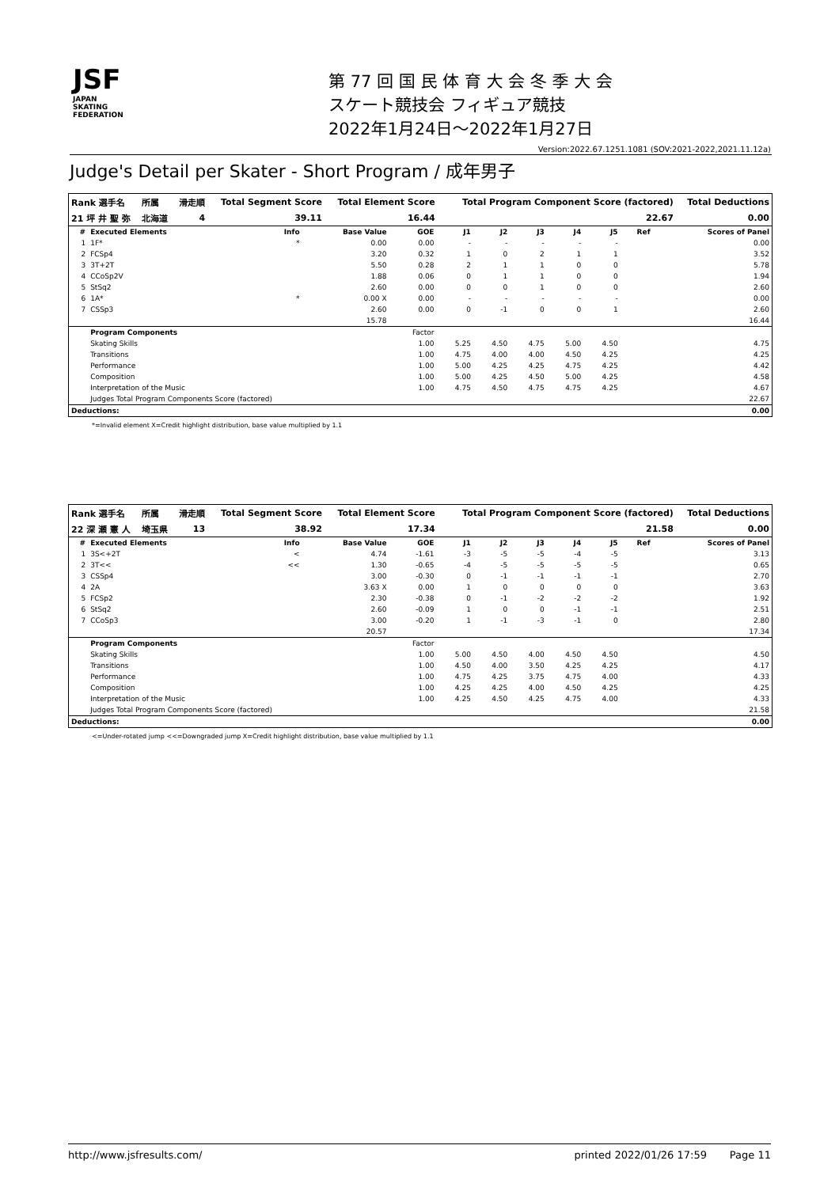JSF
JAPAN
SKATING
FEDERATION
第 77 回 国 民 体 育 大 会 冬 季 大 会
スケート競技会 フィギュア競技
2022年1月24日～2022年1月27日
Version:2022.67.1251.1081 (SOV:2021-2022,2021.11.12a)
Judge's Detail per Skater - Short Program / 成年男子
| Rank 選手名 | 所属 | 滑走順 | Total Segment Score | Total Element Score | Total Program Component Score (factored) | Total Deductions |
| --- | --- | --- | --- | --- | --- | --- |
| 21 坪 井 聖 弥 | 北海道 | 4 | 39.11 | 16.44 | 22.67 | 0.00 |
| # | Executed Elements | Info | Base Value | GOE | J1 | J2 | J3 | J4 | J5 | Ref | Scores of Panel |
| --- | --- | --- | --- | --- | --- | --- | --- | --- | --- | --- | --- |
| 1 | 1F* | * | 0.00 | 0.00 | - | - | - | - | - | | 0.00 |
| 2 | FCSp4 | | 3.20 | 0.32 | 1 | 0 | 2 | 1 | 1 | | 3.52 |
| 3 | 3T+2T | | 5.50 | 0.28 | 2 | 1 | 1 | 0 | 0 | | 5.78 |
| 4 | CCoSp2V | | 1.88 | 0.06 | 0 | 1 | 1 | 0 | 0 | | 1.94 |
| 5 | StSq2 | | 2.60 | 0.00 | 0 | 0 | 1 | 0 | 0 | | 2.60 |
| 6 | 1A* | * | 0.00 X | 0.00 | - | - | - | - | - | | 0.00 |
| 7 | CSSp3 | | 2.60 | 0.00 | 0 | -1 | 0 | 0 | 1 | | 2.60 |
| | | | 15.78 | | | | | | | | 16.44 |
| | Program Components | | | Factor | | | | | | | |
| | Skating Skills | | | 1.00 | 5.25 | 4.50 | 4.75 | 5.00 | 4.50 | | 4.75 |
| | Transitions | | | 1.00 | 4.75 | 4.00 | 4.00 | 4.50 | 4.25 | | 4.25 |
| | Performance | | | 1.00 | 5.00 | 4.25 | 4.25 | 4.75 | 4.25 | | 4.42 |
| | Composition | | | 1.00 | 5.00 | 4.25 | 4.50 | 5.00 | 4.25 | | 4.58 |
| | Interpretation of the Music | | | 1.00 | 4.75 | 4.50 | 4.75 | 4.75 | 4.25 | | 4.67 |
| | Judges Total Program Components Score (factored) | | | | | | | | | | 22.67 |
| Deductions: | | | | | | | | | | | 0.00 |
*=Invalid element X=Credit highlight distribution, base value multiplied by 1.1
| Rank 選手名 | 所属 | 滑走順 | Total Segment Score | Total Element Score | Total Program Component Score (factored) | Total Deductions |
| --- | --- | --- | --- | --- | --- | --- |
| 22 深 瀬 憲 人 | 埼玉県 | 13 | 38.92 | 17.34 | 21.58 | 0.00 |
| # | Executed Elements | Info | Base Value | GOE | J1 | J2 | J3 | J4 | J5 | Ref | Scores of Panel |
| --- | --- | --- | --- | --- | --- | --- | --- | --- | --- | --- | --- |
| 1 | 3S<+2T | < | 4.74 | -1.61 | -3 | -5 | -5 | -4 | -5 | | 3.13 |
| 2 | 3T<< | << | 1.30 | -0.65 | -4 | -5 | -5 | -5 | -5 | | 0.65 |
| 3 | CSSp4 | | 3.00 | -0.30 | 0 | -1 | -1 | -1 | -1 | | 2.70 |
| 4 | 2A | | 3.63 X | 0.00 | 1 | 0 | 0 | 0 | 0 | | 3.63 |
| 5 | FCSp2 | | 2.30 | -0.38 | 0 | -1 | -2 | -2 | -2 | | 1.92 |
| 6 | StSq2 | | 2.60 | -0.09 | 1 | 0 | 0 | -1 | -1 | | 2.51 |
| 7 | CCoSp3 | | 3.00 | -0.20 | 1 | -1 | -3 | -1 | 0 | | 2.80 |
| | | | 20.57 | | | | | | | | 17.34 |
| | Program Components | | | Factor | | | | | | | |
| | Skating Skills | | | 1.00 | 5.00 | 4.50 | 4.00 | 4.50 | 4.50 | | 4.50 |
| | Transitions | | | 1.00 | 4.50 | 4.00 | 3.50 | 4.25 | 4.25 | | 4.17 |
| | Performance | | | 1.00 | 4.75 | 4.25 | 3.75 | 4.75 | 4.00 | | 4.33 |
| | Composition | | | 1.00 | 4.25 | 4.25 | 4.00 | 4.50 | 4.25 | | 4.25 |
| | Interpretation of the Music | | | 1.00 | 4.25 | 4.50 | 4.25 | 4.75 | 4.00 | | 4.33 |
| | Judges Total Program Components Score (factored) | | | | | | | | | | 21.58 |
| Deductions: | | | | | | | | | | | 0.00 |
<=Under-rotated jump <<=Downgraded jump X=Credit highlight distribution, base value multiplied by 1.1
http://www.jsfresults.com/ printed 2022/01/26 17:59 Page 11